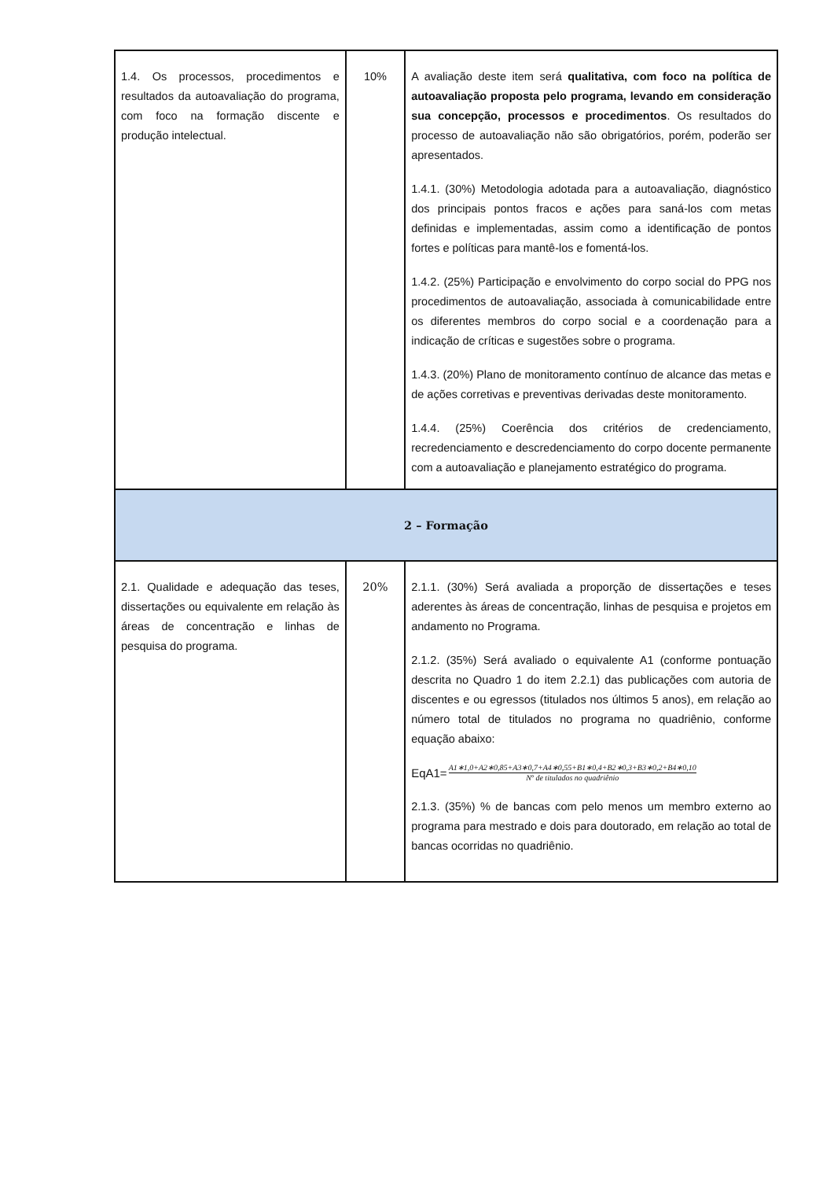| 1.4. Os processos, procedimentos e resultados da autoavaliação do programa, com foco na formação discente e produção intelectual. | 10% | A avaliação deste item será qualitativa, com foco na política de autoavaliação proposta pelo programa, levando em consideração sua concepção, processos e procedimentos . Os resultados do processo de autoavaliação não são obrigatórios, porém, poderão ser apresentados. 1.4.1. (30%) Metodologia adotada para a autoavaliação, diagnóstico dos principais pontos fracos e ações para saná-los com metas definidas e implementadas, assim como a identificação de pontos fortes e políticas para mantê-los e fomentá-los. 1.4.2. (25%) Participação e envolvimento do corpo social do PPG nos procedimentos de autoavaliação, associada à comunicabilidade entre os diferentes membros do corpo social e a coordenação para a indicação de críticas e sugestões sobre o programa. 1.4.3. (20%) Plano de monitoramento contínuo de alcance das metas e de ações corretivas e preventivas derivadas deste monitoramento. 1.4.4. (25%) Coerência dos critérios de credenciamento, recredenciamento e descredenciamento do corpo docente permanente com a autoavaliação e planejamento estratégico do programa. |
| 2 – Formação | | |
| 2.1. Qualidade e adequação das teses, dissertações ou equivalente em relação às áreas de concentração e linhas de pesquisa do programa. | 20% | 2.1.1. (30%) Será avaliada a proporção de dissertações e teses aderentes às áreas de concentração, linhas de pesquisa e projetos em andamento no Programa. 2.1.2. (35%) Será avaliado o equivalente A1 (conforme pontuação descrita no Quadro 1 do item 2.2.1) das publicações com autoria de discentes e ou egressos (titulados nos últimos 5 anos), em relação ao número total de titulados no programa no quadriênio, conforme equação abaixo: EqA1= A1∗1,0+A2∗0,85+A3∗0,7+A4∗0,55+B1∗0,4+B2∗0,3+B3∗0,2+B4∗0,10 Nº de titulados no quadriênio 2.1.3. (35%) % de bancas com pelo menos um membro externo ao programa para mestrado e dois para doutorado, em relação ao total de bancas ocorridas no quadriênio. |